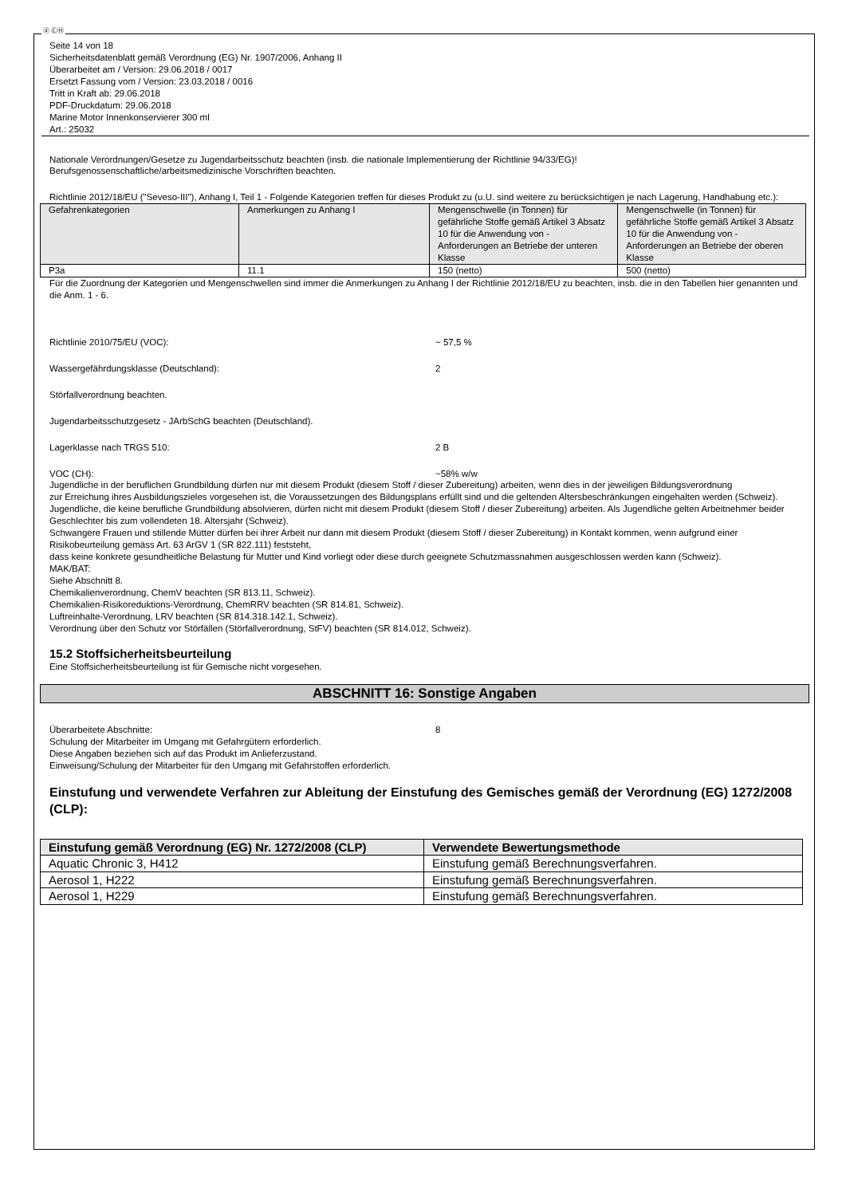ⓓ ⒸⒽ
Seite 14 von 18
Sicherheitsdatenblatt gemäß Verordnung (EG) Nr. 1907/2006, Anhang II
Überarbeitet am / Version: 29.06.2018 / 0017
Ersetzt Fassung vom / Version: 23.03.2018 / 0016
Tritt in Kraft ab: 29.06.2018
PDF-Druckdatum: 29.06.2018
Marine Motor Innenkonservierer 300 ml
Art.: 25032
Nationale Verordnungen/Gesetze zu Jugendarbeitsschutz beachten (insb. die nationale Implementierung der Richtlinie 94/33/EG)!
Berufsgenossenschaftliche/arbeitsmedizinische Vorschriften beachten.
Richtlinie 2012/18/EU ("Seveso-III"), Anhang I, Teil 1 - Folgende Kategorien treffen für dieses Produkt zu (u.U. sind weitere zu berücksichtigen je nach Lagerung, Handhabung etc.):
| Gefahrenkategorien | Anmerkungen zu Anhang I | Mengenschwelle (in Tonnen) für gefährliche Stoffe gemäß Artikel 3 Absatz 10 für die Anwendung von - Anforderungen an Betriebe der unteren Klasse | Mengenschwelle (in Tonnen) für gefährliche Stoffe gemäß Artikel 3 Absatz 10 für die Anwendung von - Anforderungen an Betriebe der oberen Klasse |
| --- | --- | --- | --- |
| P3a | 11.1 | 150 (netto) | 500 (netto) |
Für die Zuordnung der Kategorien und Mengenschwellen sind immer die Anmerkungen zu Anhang I der Richtlinie 2012/18/EU zu beachten, insb. die in den Tabellen hier genannten und die Anm. 1 - 6.
Richtlinie 2010/75/EU (VOC): ~ 57,5 %
Wassergefährdungsklasse (Deutschland): 2
Störfallverordnung beachten.
Jugendarbeitsschutzgesetz - JArbSchG beachten (Deutschland).
Lagerklasse nach TRGS 510: 2 B
VOC (CH): ~58% w/w
Jugendliche in der beruflichen Grundbildung dürfen nur mit diesem Produkt (diesem Stoff / dieser Zubereitung) arbeiten, wenn dies in der jeweiligen Bildungsverordnung
zur Erreichung ihres Ausbildungszieles vorgesehen ist, die Voraussetzungen des Bildungsplans erfüllt sind und die geltenden Altersbeschränkungen eingehalten werden (Schweiz).
Jugendliche, die keine berufliche Grundbildung absolvieren, dürfen nicht mit diesem Produkt (diesem Stoff / dieser Zubereitung) arbeiten. Als Jugendliche gelten Arbeitnehmer beider Geschlechter bis zum vollendeten 18. Altersjahr (Schweiz).
Schwangere Frauen und stillende Mütter dürfen bei ihrer Arbeit nur dann mit diesem Produkt (diesem Stoff / dieser Zubereitung) in Kontakt kommen, wenn aufgrund einer Risikobeurteilung gemäss Art. 63 ArGV 1 (SR 822.111) feststeht,
dass keine konkrete gesundheitliche Belastung für Mutter und Kind vorliegt oder diese durch geeignete Schutzmassnahmen ausgeschlossen werden kann (Schweiz).
MAK/BAT:
Siehe Abschnitt 8.
Chemikalienverordnung, ChemV beachten (SR 813.11, Schweiz).
Chemikalien-Risikoreduktions-Verordnung, ChemRRV beachten (SR 814.81, Schweiz).
Luftreinhalte-Verordnung, LRV beachten (SR 814.318.142.1, Schweiz).
Verordnung über den Schutz vor Störfällen (Störfallverordnung, StFV) beachten (SR 814.012, Schweiz).
15.2 Stoffsicherheitsbeurteilung
Eine Stoffsicherheitsbeurteilung ist für Gemische nicht vorgesehen.
ABSCHNITT 16: Sonstige Angaben
Überarbeitete Abschnitte: 8
Schulung der Mitarbeiter im Umgang mit Gefahrgütern erforderlich.
Diese Angaben beziehen sich auf das Produkt im Anlieferzustand.
Einweisung/Schulung der Mitarbeiter für den Umgang mit Gefahrstoffen erforderlich.
Einstufung und verwendete Verfahren zur Ableitung der Einstufung des Gemisches gemäß der Verordnung (EG) 1272/2008 (CLP):
| Einstufung gemäß Verordnung (EG) Nr. 1272/2008 (CLP) | Verwendete Bewertungsmethode |
| --- | --- |
| Aquatic Chronic 3, H412 | Einstufung gemäß Berechnungsverfahren. |
| Aerosol 1, H222 | Einstufung gemäß Berechnungsverfahren. |
| Aerosol 1, H229 | Einstufung gemäß Berechnungsverfahren. |